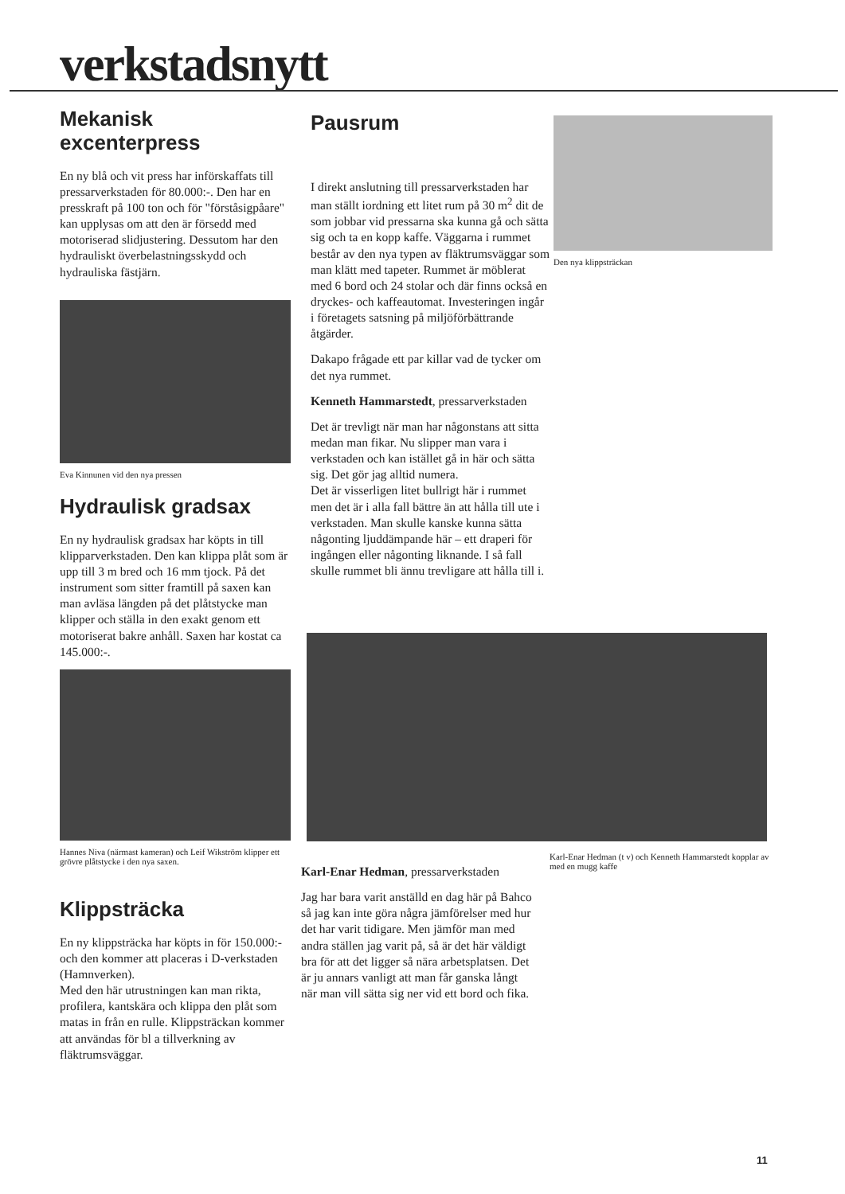verkstadsnytt
Mekanisk excenterpress
En ny blå och vit press har införskaffats till pressarverkstaden för 80.000:-. Den har en presskraft på 100 ton och för "förståsigpåare" kan upplysas om att den är försedd med motoriserad slidjustering. Dessutom har den hydrauliskt överbelastningsskydd och hydrauliska fästjärn.
Eva Kinnunen vid den nya pressen
Hydraulisk gradsax
En ny hydraulisk gradsax har köpts in till klipparverkstaden. Den kan klippa plåt som är upp till 3 m bred och 16 mm tjock. På det instrument som sitter framtill på saxen kan man avläsa längden på det plåtstycke man klipper och ställa in den exakt genom ett motoriserat bakre anhåll. Saxen har kostat ca 145.000:-.
Hannes Niva (närmast kameran) och Leif Wikström klipper ett grövre plåtstycke i den nya saxen.
Klippsträcka
En ny klippsträcka har köpts in för 150.000:- och den kommer att placeras i D-verkstaden (Hamnverken).
Med den här utrustningen kan man rikta, profilera, kantskära och klippa den plåt som matas in från en rulle. Klippsträckan kommer att användas för bl a tillverkning av fläktrumsväggar.
Pausrum
I direkt anslutning till pressarverkstaden har man ställt iordning ett litet rum på 30 m<sup>2</sup> dit de som jobbar vid pressarna ska kunna gå och sätta sig och ta en kopp kaffe. Väggarna i rummet består av den nya typen av fläktrumsväggar som man klätt med tapeter. Rummet är möblerat med 6 bord och 24 stolar och där finns också en dryckes- och kaffeautomat. Investeringen ingår i företagets satsning på miljöförbättrande åtgärder.
Dakapo frågade ett par killar vad de tycker om det nya rummet.
Kenneth Hammarstedt, pressarverkstaden
Det är trevligt när man har någonstans att sitta medan man fikar. Nu slipper man vara i verkstaden och kan istället gå in här och sätta sig. Det gör jag alltid numera.
Det är visserligen litet bullrigt här i rummet men det är i alla fall bättre än att hålla till ute i verkstaden. Man skulle kanske kunna sätta någonting ljuddämpande här – ett draperi för ingången eller någonting liknande. I så fall skulle rummet bli ännu trevligare att hålla till i.
Den nya klippsträckan
Karl-Enar Hedman, pressarverkstaden
Jag har bara varit anställd en dag här på Bahco så jag kan inte göra några jämförelser med hur det har varit tidigare. Men jämför man med andra ställen jag varit på, så är det här väldigt bra för att det ligger så nära arbetsplatsen. Det är ju annars vanligt att man får ganska långt när man vill sätta sig ner vid ett bord och fika.
Karl-Enar Hedman (t v) och Kenneth Hammarstedt kopplar av med en mugg kaffe
11